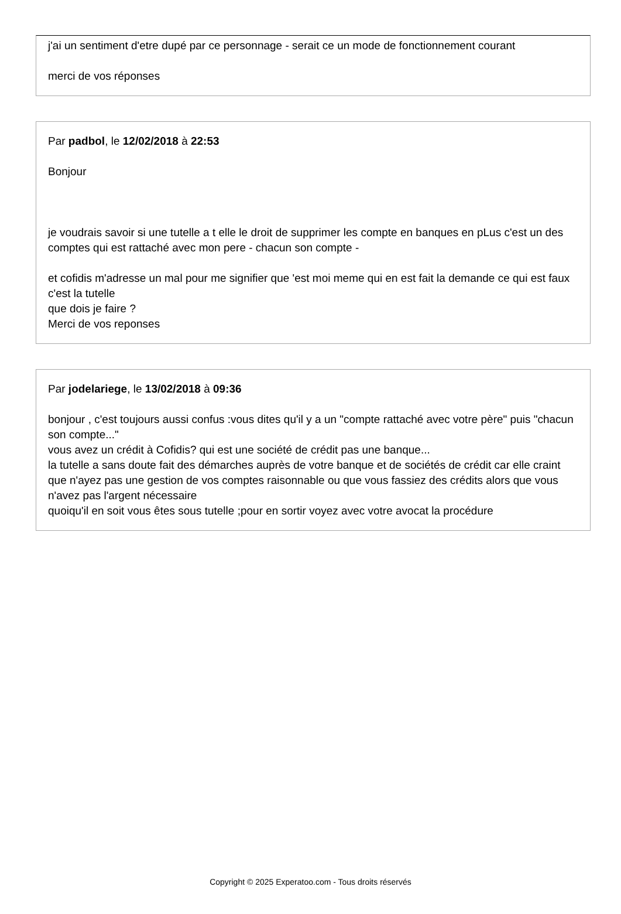j'ai un sentiment d'etre dupé par ce personnage - serait ce un mode de fonctionnement courant
merci de vos réponses
Par padbol, le 12/02/2018 à 22:53
Bonjour
je voudrais savoir si une tutelle a t elle le droit de supprimer les compte en banques en pLus c'est un des comptes qui est rattaché avec mon pere - chacun son compte -
et cofidis m'adresse un mal pour me signifier que 'est moi meme qui en est fait la demande ce qui est faux c'est la tutelle
que dois je faire ?
Merci de vos reponses
Par jodelariege, le 13/02/2018 à 09:36
bonjour , c'est toujours aussi confus :vous dites qu'il y a un "compte rattaché avec votre père" puis "chacun son compte..."
vous avez un crédit à Cofidis? qui est une société de crédit pas une banque...
la tutelle a sans doute fait des démarches auprès de votre banque et de sociétés de crédit car elle craint que n'ayez pas une gestion de vos comptes raisonnable ou que vous fassiez des crédits alors que vous n'avez pas l'argent nécessaire
quoiqu'il en soit vous êtes sous tutelle ;pour en sortir voyez avec votre avocat la procédure
Copyright © 2025 Experatoo.com - Tous droits réservés